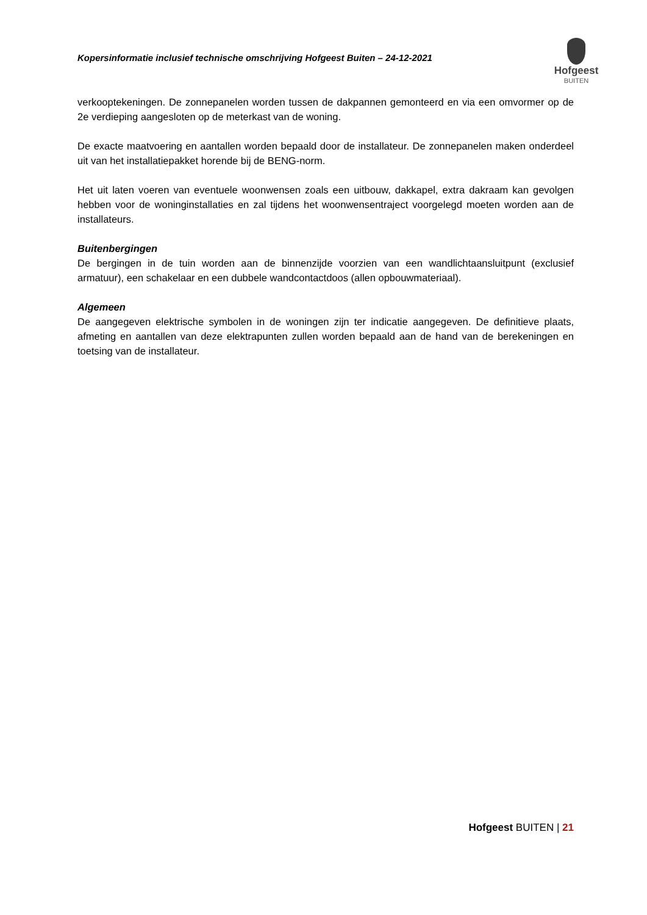Kopersinformatie inclusief technische omschrijving Hofgeest Buiten – 24-12-2021
Hofgeest
BUITEN
verkooptekeningen. De zonnepanelen worden tussen de dakpannen gemonteerd en via een omvormer op de 2e verdieping aangesloten op de meterkast van de woning.
De exacte maatvoering en aantallen worden bepaald door de installateur. De zonnepanelen maken onderdeel uit van het installatiepakket horende bij de BENG-norm.
Het uit laten voeren van eventuele woonwensen zoals een uitbouw, dakkapel, extra dakraam kan gevolgen hebben voor de woninginstallaties en zal tijdens het woonwensentraject voorgelegd moeten worden aan de installateurs.
Buitenbergingen
De bergingen in de tuin worden aan de binnenzijde voorzien van een wandlichtaansluitpunt (exclusief armatuur), een schakelaar en een dubbele wandcontactdoos (allen opbouwmateriaal).
Algemeen
De aangegeven elektrische symbolen in de woningen zijn ter indicatie aangegeven. De definitieve plaats, afmeting en aantallen van deze elektrapunten zullen worden bepaald aan de hand van de berekeningen en toetsing van de installateur.
Hofgeest BUITEN | 21